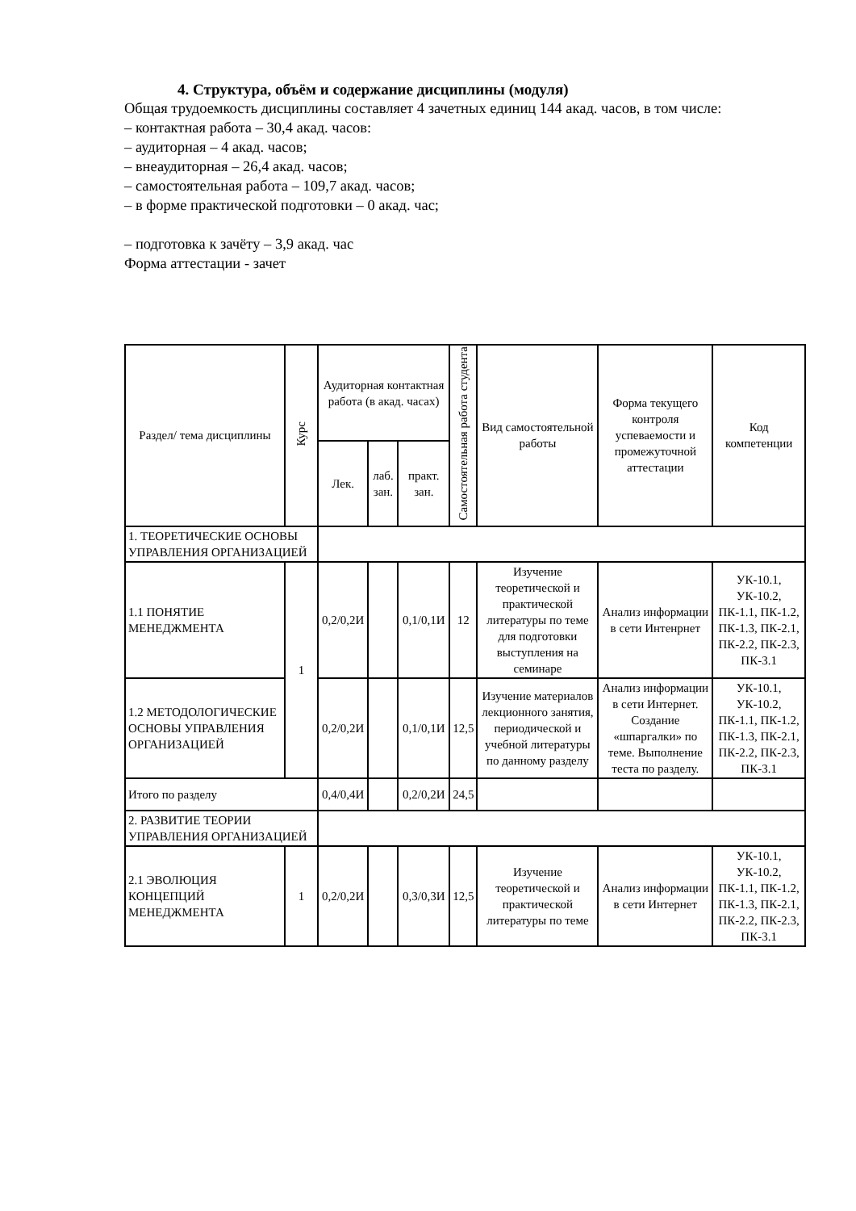4. Структура, объём и содержание дисциплины (модуля)
Общая трудоемкость дисциплины составляет 4 зачетных единиц 144 акад. часов, в том числе:
– контактная работа – 30,4 акад. часов:
– аудиторная – 4 акад. часов;
– внеаудиторная – 26,4 акад. часов;
– самостоятельная работа – 109,7 акад. часов;
– в форме практической подготовки – 0 акад. час;
– подготовка к зачёту – 3,9 акад. час
Форма аттестации - зачет
| Раздел/ тема дисциплины | Курс | Аудиторная контактная работа (в акад. часах) | | | Самостоятельная работа студента | Вид самостоятельной работы | Форма текущего контроля успеваемости и промежуточной аттестации | Код компетенции |
| --- | --- | --- | --- | --- | --- | --- | --- | --- |
| | | Лек. | лаб. зан. | практ. зан. | | | | |
| 1. ТЕОРЕТИЧЕСКИЕ ОСНОВЫ УПРАВЛЕНИЯ ОРГАНИЗАЦИЕЙ | | | | | | | | |
| 1.1 ПОНЯТИЕ МЕНЕДЖМЕНТА | 1 | 0,2/0,2И | | 0,1/0,1И | 12 | Изучение теоретической и практической литературы по теме для подготовки выступления на семинаре | Анализ информации в сети Интенрнет | УК-10.1, УК-10.2, ПК-1.1, ПК-1.2, ПК-1.3, ПК-2.1, ПК-2.2, ПК-2.3, ПК-3.1 |
| 1.2 МЕТОДОЛОГИЧЕСКИЕ ОСНОВЫ УПРАВЛЕНИЯ ОРГАНИЗАЦИЕЙ | | 0,2/0,2И | | 0,1/0,1И | 12,5 | Изучение материалов лекционного занятия, периодической и учебной литературы по данному разделу | Анализ информации в сети Интернет. Создание «шпаргалки» по теме. Выполнение теста по разделу. | УК-10.1, УК-10.2, ПК-1.1, ПК-1.2, ПК-1.3, ПК-2.1, ПК-2.2, ПК-2.3, ПК-3.1 |
| Итого по разделу | | 0,4/0,4И | | 0,2/0,2И | 24,5 | | | |
| 2. РАЗВИТИЕ ТЕОРИИ УПРАВЛЕНИЯ ОРГАНИЗАЦИЕЙ | | | | | | | | |
| 2.1 ЭВОЛЮЦИЯ КОНЦЕПЦИЙ МЕНЕДЖМЕНТА | 1 | 0,2/0,2И | | 0,3/0,3И | 12,5 | Изучение теоретической и практической литературы по теме | Анализ информации в сети Интернет | УК-10.1, УК-10.2, ПК-1.1, ПК-1.2, ПК-1.3, ПК-2.1, ПК-2.2, ПК-2.3, ПК-3.1 |